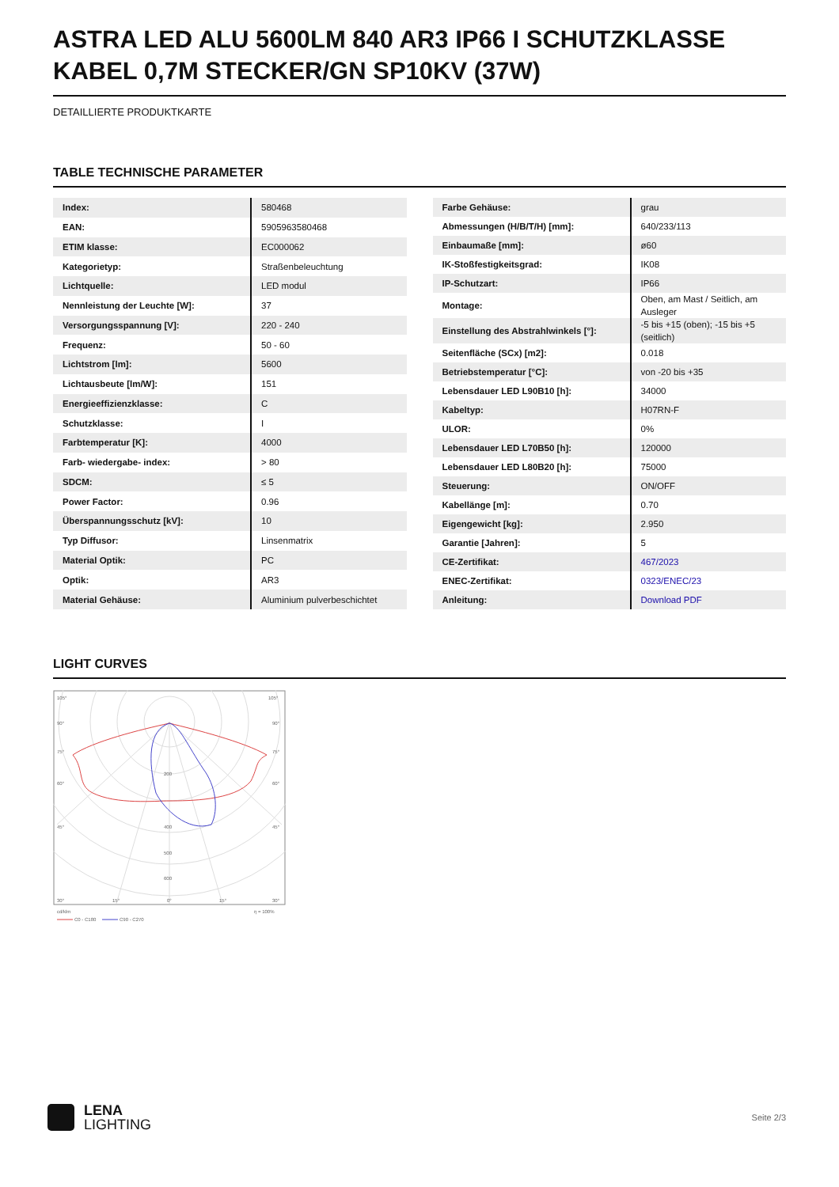ASTRA LED ALU 5600LM 840 AR3 IP66 I SCHUTZKLASSE KABEL 0,7M STECKER/GN SP10KV (37W)
DETAILLIERTE PRODUKTKARTE
TABLE TECHNISCHE PARAMETER
| Index: | 580468 |
| EAN: | 5905963580468 |
| ETIM klasse: | EC000062 |
| Kategorietyp: | Straßenbeleuchtung |
| Lichtquelle: | LED modul |
| Nennleistung der Leuchte [W]: | 37 |
| Versorgungsspannung [V]: | 220 - 240 |
| Frequenz: | 50 - 60 |
| Lichtstrom [lm]: | 5600 |
| Lichtausbeute [lm/W]: | 151 |
| Energieeffizienzklasse: | C |
| Schutzklasse: | I |
| Farbtemperatur [K]: | 4000 |
| Farb- wiedergabe- index: | > 80 |
| SDCM: | ≤ 5 |
| Power Factor: | 0.96 |
| Überspannungsschutz [kV]: | 10 |
| Typ Diffusor: | Linsenmatrix |
| Material Optik: | PC |
| Optik: | AR3 |
| Material Gehäuse: | Aluminium pulverbeschichtet |
| Farbe Gehäuse: | grau |
| Abmessungen (H/B/T/H) [mm]: | 640/233/113 |
| Einbaumaße [mm]: | ø60 |
| IK-Stoßfestigkeitsgrad: | IK08 |
| IP-Schutzart: | IP66 |
| Montage: | Oben, am Mast / Seitlich, am Ausleger |
| Einstellung des Abstrahlwinkels [°]: | -5 bis +15 (oben); -15 bis +5 (seitlich) |
| Seitenfläche (SCx) [m2]: | 0.018 |
| Betriebstemperatur [°C]: | von -20 bis +35 |
| Lebensdauer LED L90B10 [h]: | 34000 |
| Kabeltyp: | H07RN-F |
| ULOR: | 0% |
| Lebensdauer LED L70B50 [h]: | 120000 |
| Lebensdauer LED L80B20 [h]: | 75000 |
| Steuerung: | ON/OFF |
| Kabellänge [m]: | 0.70 |
| Eigengewicht [kg]: | 2.950 |
| Garantie [Jahren]: | 5 |
| CE-Zertifikat: | 467/2023 |
| ENEC-Zertifikat: | 0323/ENEC/23 |
| Anleitung: | Download PDF |
LIGHT CURVES
105°
105°
90°
90°
75°
75°
60°
60°
45°
45°
200
400
500
600
30°
15°
0°
15°
30°
cd/klm
η = 100%
C0 - C180
C90 - C270
LENA
LIGHTING
Seite 2/3